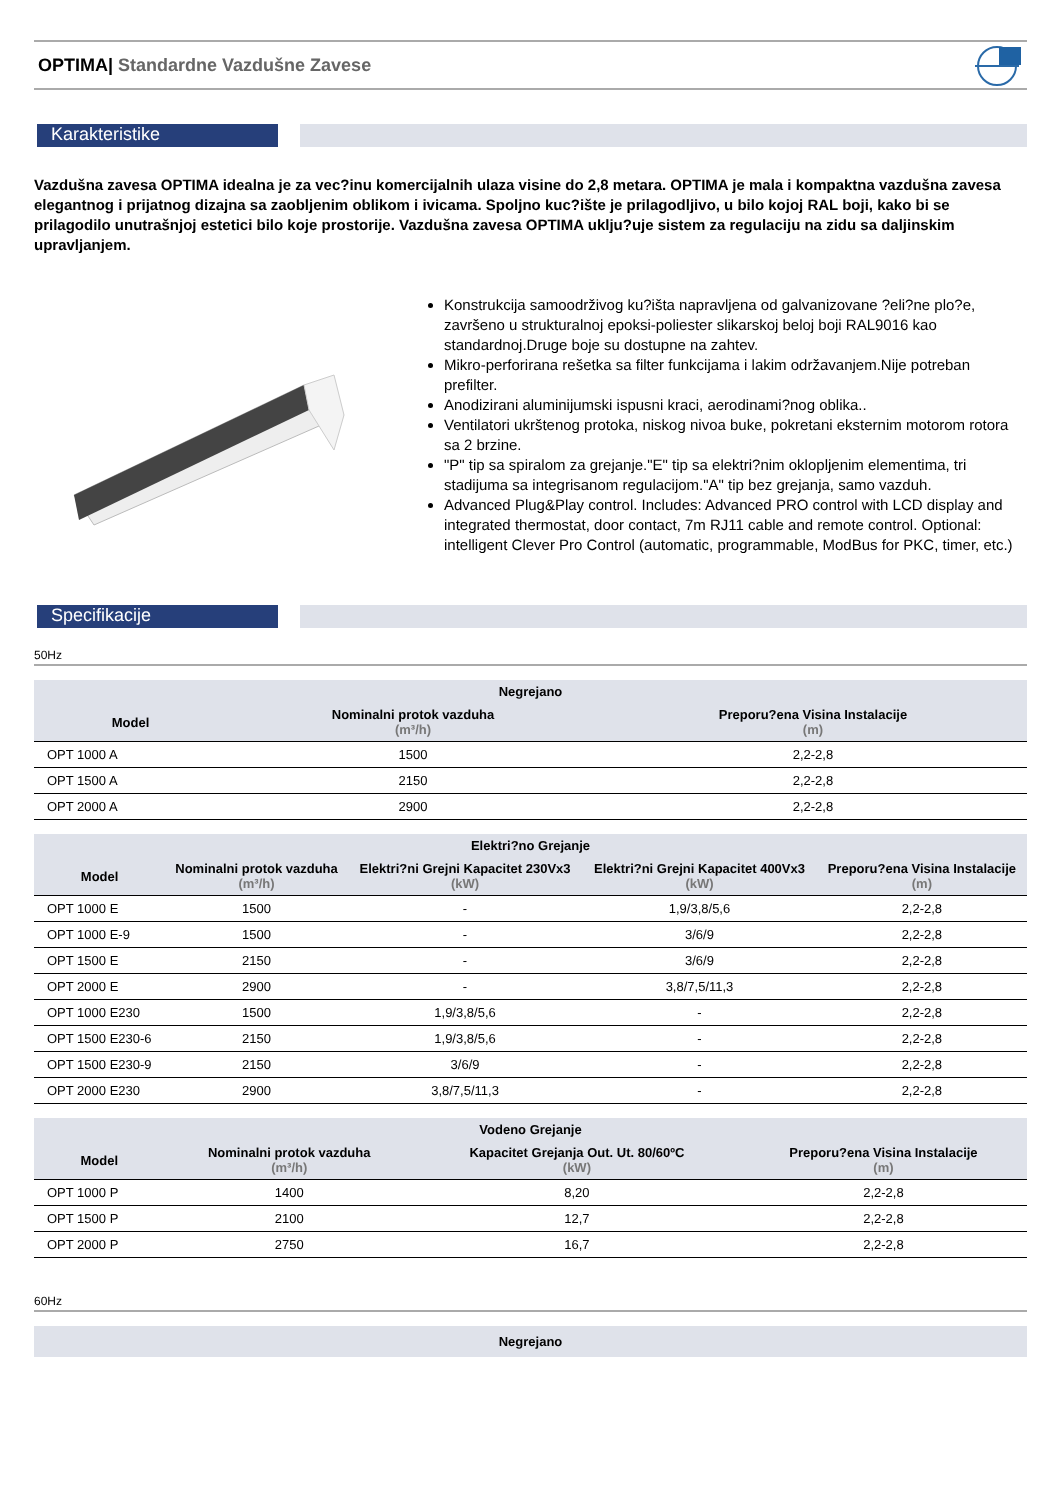OPTIMA| Standardne Vazdušne Zavese
Karakteristike
Vazdušna zavesa OPTIMA idealna je za vec?inu komercijalnih ulaza visine do 2,8 metara. OPTIMA je mala i kompaktna vazdušna zavesa elegantnog i prijatnog dizajna sa zaobljenim oblikom i ivicama. Spoljno kuc?ište je prilagodljivo, u bilo kojoj RAL boji, kako bi se prilagodilo unutrašnjoj estetici bilo koje prostorije. Vazdušna zavesa OPTIMA uklju?uje sistem za regulaciju na zidu sa daljinskim upravljanjem.
Konstrukcija samoodrživog ku?išta napravljena od galvanizovane ?eli?ne plo?e, završeno u strukturalnoj epoksi-poliester slikarskoj beloj boji RAL9016 kao standardnoj.Druge boje su dostupne na zahtev.
Mikro-perforirana rešetka sa filter funkcijama i lakim održavanjem.Nije potreban prefilter.
Anodizirani aluminijumski ispusni kraci, aerodinami?nog oblika..
Ventilatori ukrštenog protoka, niskog nivoa buke, pokretani eksternim motorom rotora sa 2 brzine.
"P" tip sa spiralom za grejanje."E" tip sa elektri?nim oklopljenim elementima, tri stadijuma sa integrisanom regulacijom."A" tip bez grejanja, samo vazduh.
Advanced Plug&Play control. Includes: Advanced PRO control with LCD display and integrated thermostat, door contact, 7m RJ11 cable and remote control. Optional: intelligent Clever Pro Control (automatic, programmable, ModBus for PKC, timer, etc.)
Specifikacije
50Hz
| Negrejano | | |
| --- | --- | --- |
| Model | Nominalni protok vazduha (m³/h) | Preporu?ena Visina Instalacije (m) |
| OPT 1000 A | 1500 | 2,2-2,8 |
| OPT 1500 A | 2150 | 2,2-2,8 |
| OPT 2000 A | 2900 | 2,2-2,8 |
| Elektri?no Grejanje | | | | |
| --- | --- | --- | --- | --- |
| Model | Nominalni protok vazduha (m³/h) | Elektri?ni Grejni Kapacitet 230Vx3 (kW) | Elektri?ni Grejni Kapacitet 400Vx3 (kW) | Preporu?ena Visina Instalacije (m) |
| OPT 1000 E | 1500 | - | 1,9/3,8/5,6 | 2,2-2,8 |
| OPT 1000 E-9 | 1500 | - | 3/6/9 | 2,2-2,8 |
| OPT 1500 E | 2150 | - | 3/6/9 | 2,2-2,8 |
| OPT 2000 E | 2900 | - | 3,8/7,5/11,3 | 2,2-2,8 |
| OPT 1000 E230 | 1500 | 1,9/3,8/5,6 | - | 2,2-2,8 |
| OPT 1500 E230-6 | 2150 | 1,9/3,8/5,6 | - | 2,2-2,8 |
| OPT 1500 E230-9 | 2150 | 3/6/9 | - | 2,2-2,8 |
| OPT 2000 E230 | 2900 | 3,8/7,5/11,3 | - | 2,2-2,8 |
| Vodeno Grejanje | | | |
| --- | --- | --- | --- |
| Model | Nominalni protok vazduha (m³/h) | Kapacitet Grejanja Out. Ut. 80/60ºC (kW) | Preporu?ena Visina Instalacije (m) |
| OPT 1000 P | 1400 | 8,20 | 2,2-2,8 |
| OPT 1500 P | 2100 | 12,7 | 2,2-2,8 |
| OPT 2000 P | 2750 | 16,7 | 2,2-2,8 |
60Hz
| Negrejano |
| --- |